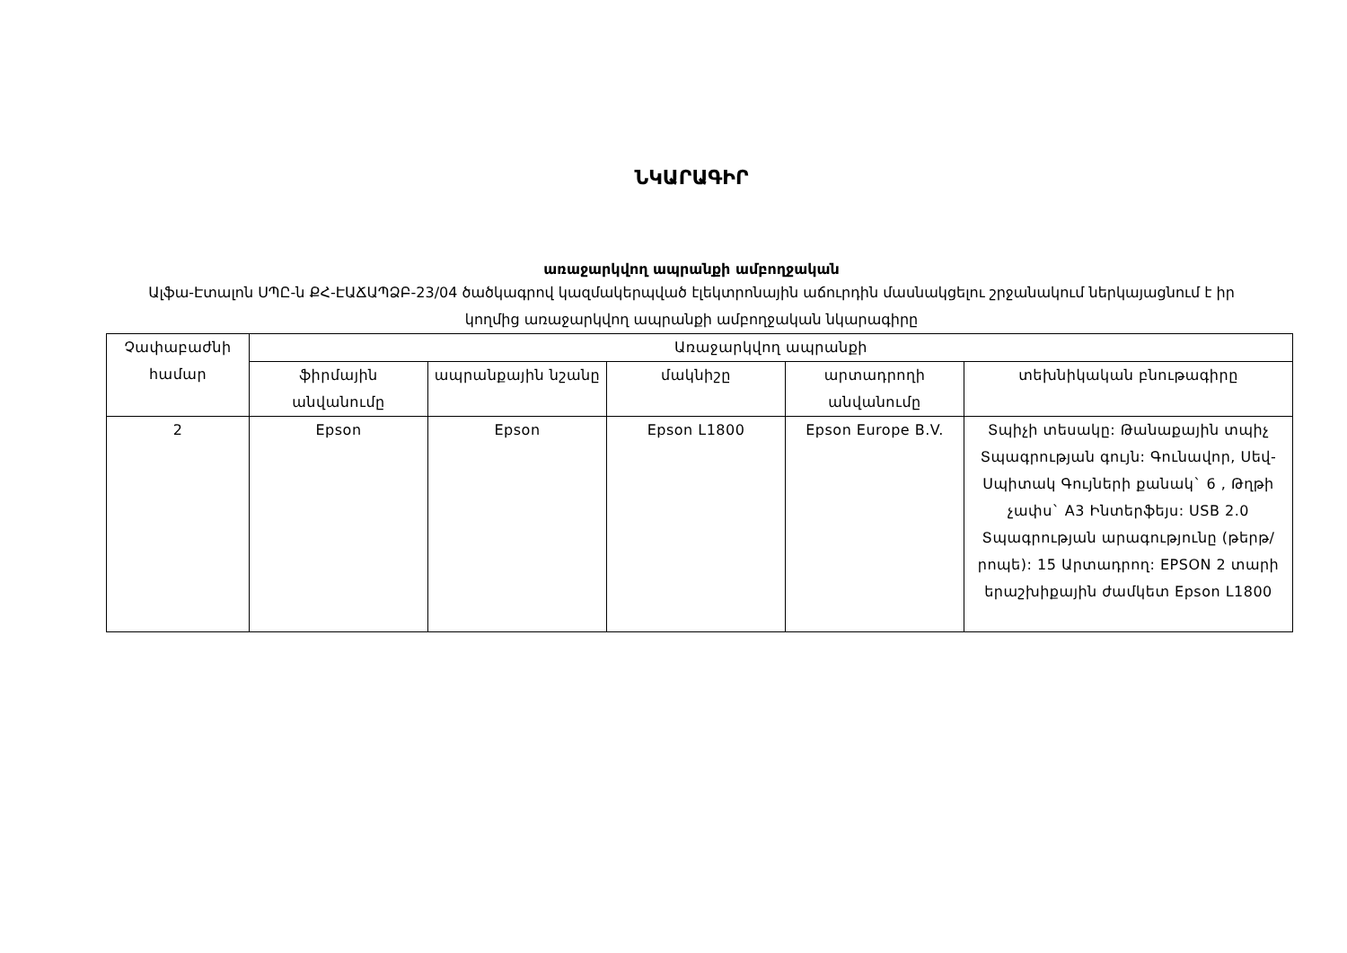ՆԿԱՐԱԳԻՐ
առաջարկվող ապրանքի ամբողջական
Ալֆա-Էտալոն ՍՊԸ-ն ՔՀ-ԷԱՃԱՊՁԲ-23/04 ծածկագրով կազմակերպված էլեկտրոնային աճուրդին մասնակցելու շրջանակում ներկայացնում է իր կողմից առաջարկվող ապրանքի ամբողջական նկարագիրը
| Չափաբաժնի համար | Առաջարկվող ապրանքի | | | | |
| --- | --- | --- | --- | --- | --- |
| | ֆիրմային անվանումը | ապրանքային նշանը | մակնիշը | արտադրողի անվանումը | տեխնիկական բնութագիրը |
| 2 | Epson | Epson | Epson L1800 | Epson Europe B.V. | Տպիչի տեսակը: Թանաքային տպիչ Տպագրության գույն: Գունավոր, Սեվ-Սպիտակ Գույների քանակ` 6 , Թղթի չափս` A3 Ինտերֆեյս: USB 2.0 Տպագրության արագությունը (թերթ/րոպե): 15 Արտադրող: EPSON 2 տարի երաշխիքային ժամկետ Epson L1800 |